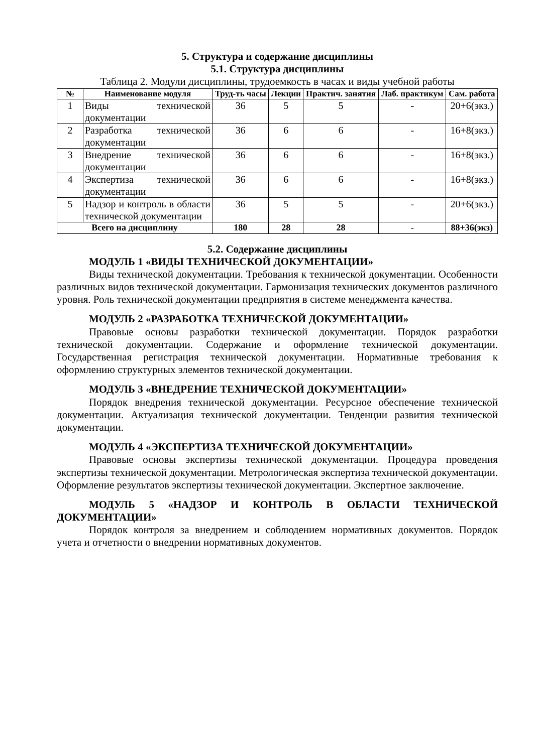5. Структура и содержание дисциплины
5.1. Структура дисциплины
Таблица 2. Модули дисциплины, трудоемкость в часах и виды учебной работы
| № | Наименование модуля | Труд-ть часы | Лекции | Практич. занятия | Лаб. практикум | Сам. работа |
| --- | --- | --- | --- | --- | --- | --- |
| 1 | Виды технической документации | 36 | 5 | 5 | - | 20+6(экз.) |
| 2 | Разработка технической документации | 36 | 6 | 6 | - | 16+8(экз.) |
| 3 | Внедрение технической документации | 36 | 6 | 6 | - | 16+8(экз.) |
| 4 | Экспертиза технической документации | 36 | 6 | 6 | - | 16+8(экз.) |
| 5 | Надзор и контроль в области технической документации | 36 | 5 | 5 | - | 20+6(экз.) |
| Всего на дисциплину | | 180 | 28 | 28 | - | 88+36(экз) |
5.2. Содержание дисциплины
МОДУЛЬ 1 «ВИДЫ ТЕХНИЧЕСКОЙ ДОКУМЕНТАЦИИ»
Виды технической документации. Требования к технической документации. Особенности различных видов технической документации. Гармонизация технических документов различного уровня. Роль технической документации предприятия в системе менеджмента качества.
МОДУЛЬ 2 «РАЗРАБОТКА ТЕХНИЧЕСКОЙ ДОКУМЕНТАЦИИ»
Правовые основы разработки технической документации. Порядок разработки технической документации. Содержание и оформление технической документации. Государственная регистрация технической документации. Нормативные требования к оформлению структурных элементов технической документации.
МОДУЛЬ 3 «ВНЕДРЕНИЕ ТЕХНИЧЕСКОЙ ДОКУМЕНТАЦИИ»
Порядок внедрения технической документации. Ресурсное обеспечение технической документации. Актуализация технической документации. Тенденции развития технической документации.
МОДУЛЬ 4 «ЭКСПЕРТИЗА ТЕХНИЧЕСКОЙ ДОКУМЕНТАЦИИ»
Правовые основы экспертизы технической документации. Процедура проведения экспертизы технической документации. Метрологическая экспертиза технической документации. Оформление результатов экспертизы технической документации. Экспертное заключение.
МОДУЛЬ 5 «НАДЗОР И КОНТРОЛЬ В ОБЛАСТИ ТЕХНИЧЕСКОЙ ДОКУМЕНТАЦИИ»
Порядок контроля за внедрением и соблюдением нормативных документов. Порядок учета и отчетности о внедрении нормативных документов.